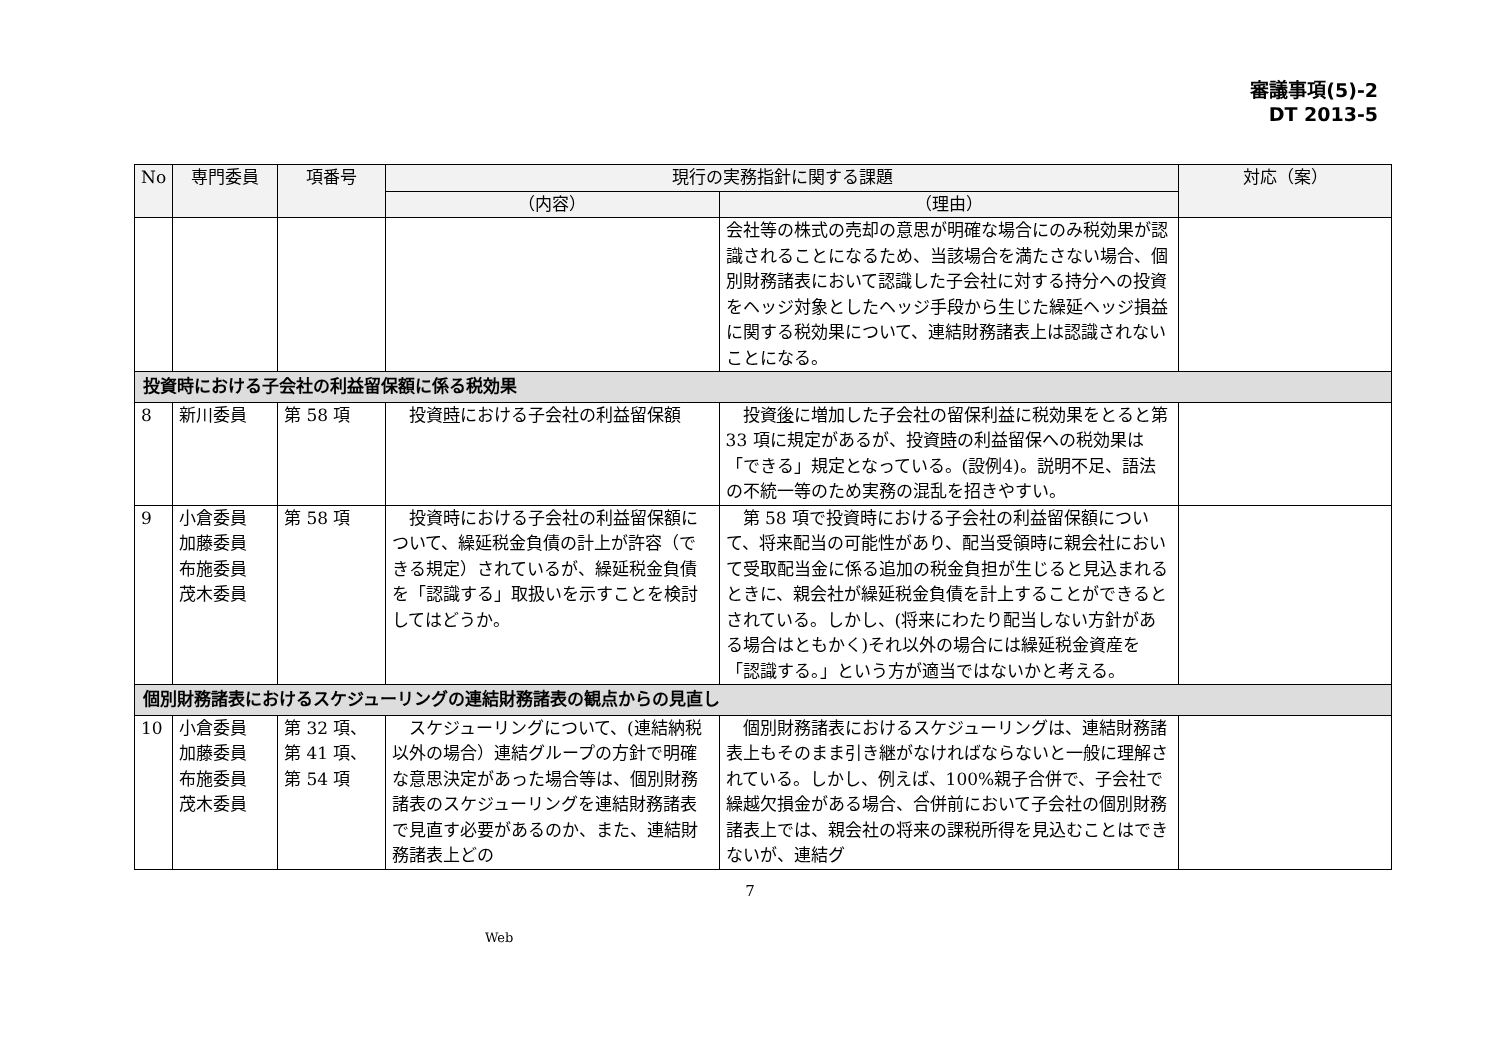審議事項(5)-2
DT 2013-5
| No | 専門委員 | 項番号 | 現行の実務指針に関する課題 | | 対応（案） |
| --- | --- | --- | --- | --- | --- |
| | | | （内容） | （理由） | |
| | | | | 会社等の株式の売却の意思が明確な場合にのみ税効果が認識されることになるため、当該場合を満たさない場合、個別財務諸表において認識した子会社に対する持分への投資をヘッジ対象としたヘッジ手段から生じた繰延ヘッジ損益に関する税効果について、連結財務諸表上は認識されないことになる。 | |
| 投資時における子会社の利益留保額に係る税効果 | | | | | |
| 8 | 新川委員 | 第 58 項 | 投資 時 における子会社の利益留保額 | 投資 後 に増加した子会社の留保利益に税効果をとると第 33 項に規定があるが、投資 時 の利益留保への税効果は「できる」規定となっている。(設例4)。説明不足、語法の不統一等のため実務の混乱を招きやすい。 | |
| 9 | 小倉委員 加藤委員 布施委員 茂木委員 | 第 58 項 | 投資時における子会社の利益留保額について、繰延税金負債の計上が許容（できる規定）されているが、繰延税金負債を「認識する」取扱いを示すことを検討してはどうか。 | 第 58 項で投資時における子会社の利益留保額について、将来配当の可能性があり、配当受領時に親会社において受取配当金に係る追加の税金負担が生じると見込まれるときに、親会社が繰延税金負債を計上することができるとされている。しかし、(将来にわたり配当しない方針がある場合はともかく)それ以外の場合には繰延税金資産を「認識する。」という方が適当ではないかと考える。 | |
| 個別財務諸表におけるスケジューリングの連結財務諸表の観点からの見直し | | | | | |
| 10 | 小倉委員 加藤委員 布施委員 茂木委員 | 第 32 項、 第 41 項、 第 54 項 | スケジューリングについて、(連結納税以外の場合）連結グループの方針で明確な意思決定があった場合等は、個別財務諸表のスケジューリングを連結財務諸表で見直す必要があるのか、また、連結財務諸表上どの | 個別財務諸表におけるスケジューリングは、連結財務諸表上もそのまま引き継がなければならないと一般に理解されている。しかし、例えば、100%親子合併で、子会社で繰越欠損金がある場合、合併前において子会社の個別財務諸表上では、親会社の将来の課税所得を見込むことはできないが、連結グ | |
7
Web